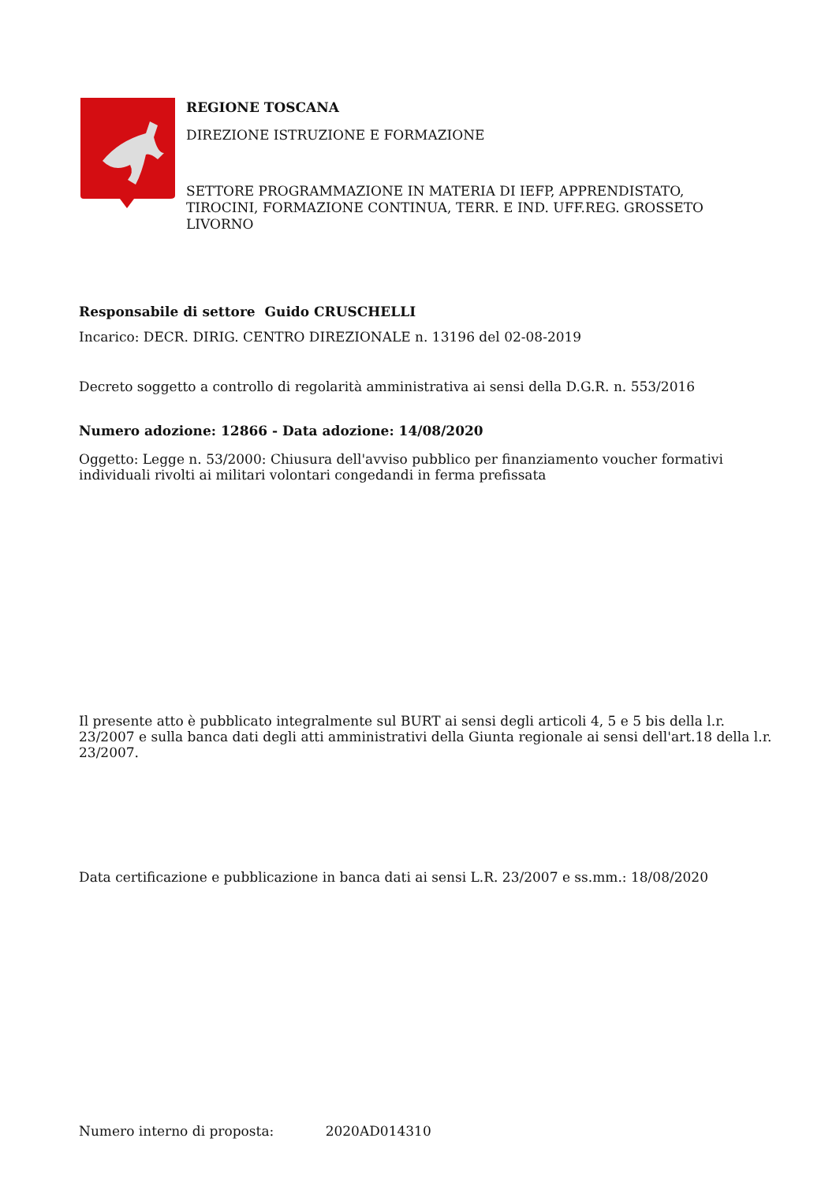REGIONE TOSCANA
DIREZIONE ISTRUZIONE E FORMAZIONE
SETTORE PROGRAMMAZIONE IN MATERIA DI IEFP, APPRENDISTATO,
TIROCINI, FORMAZIONE CONTINUA, TERR. E IND. UFF.REG. GROSSETO
LIVORNO
Responsabile di settore Guido CRUSCHELLI
Incarico: DECR. DIRIG. CENTRO DIREZIONALE n. 13196 del 02-08-2019
Decreto soggetto a controllo di regolarità amministrativa ai sensi della D.G.R. n. 553/2016
Numero adozione: 12866 - Data adozione: 14/08/2020
Oggetto: Legge n. 53/2000: Chiusura dell'avviso pubblico per finanziamento voucher formativi individuali rivolti ai militari volontari congedandi in ferma prefissata
Il presente atto è pubblicato integralmente sul BURT ai sensi degli articoli 4, 5 e 5 bis della l.r. 23/2007 e sulla banca dati degli atti amministrativi della Giunta regionale ai sensi dell'art.18 della l.r. 23/2007.
Data certificazione e pubblicazione in banca dati ai sensi L.R. 23/2007 e ss.mm.: 18/08/2020
Numero interno di proposta: 2020AD014310